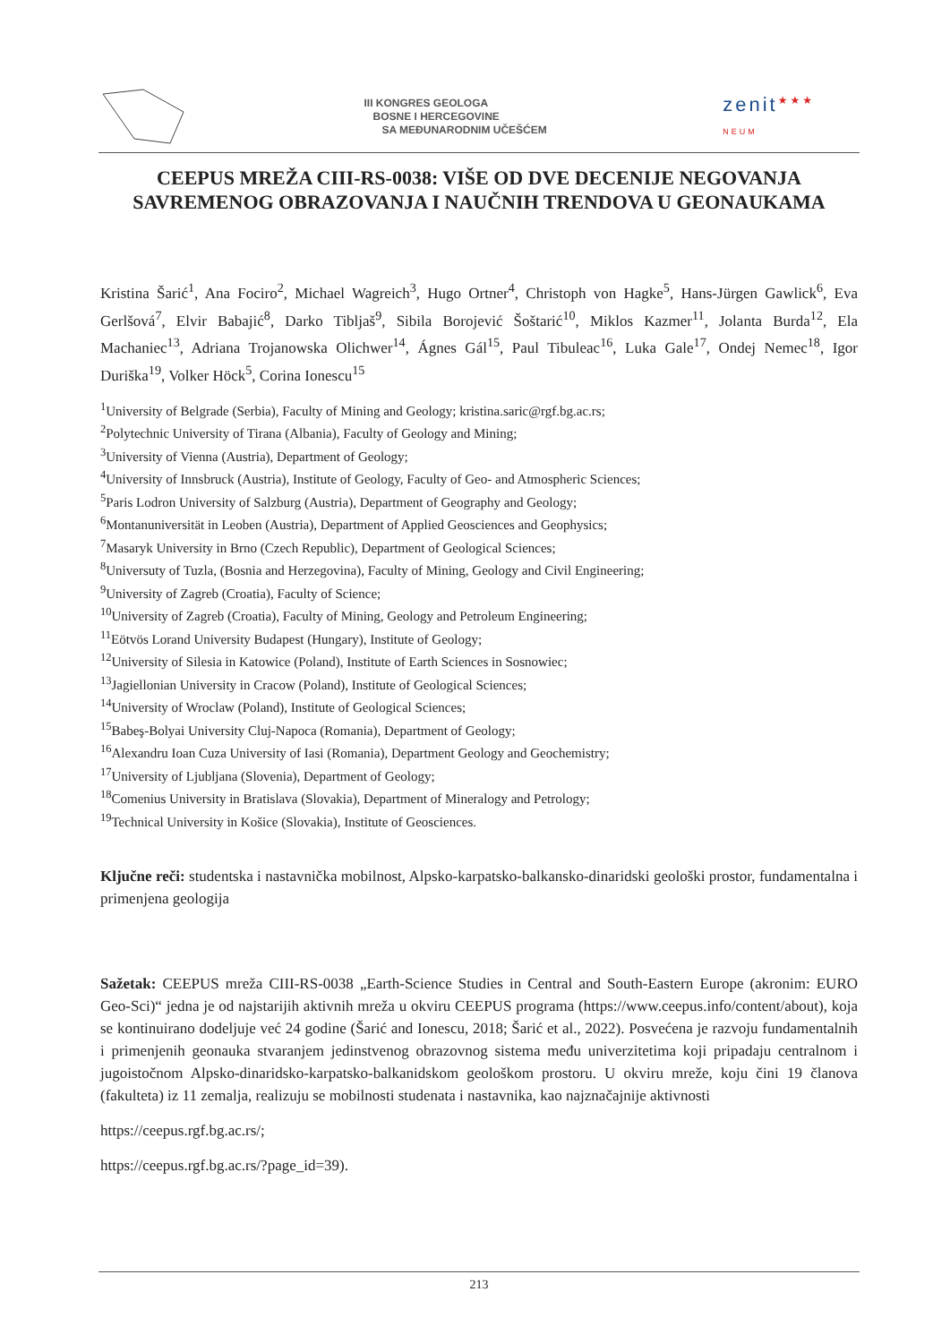III KONGRES GEOLOGA
BOSNE I HERCEGOVINE
SA MEĐUNARODNIM UČEŠĆEM
zenit<sup>★★★</sup>
NEUM
CEEPUS MREŽA CIII-RS-0038: VIŠE OD DVE DECENIJE NEGOVANJA SAVREMENOG OBRAZOVANJA I NAUČNIH TRENDOVA U GEONAUKAMA
Kristina Šarić<sup>1</sup>, Ana Fociro<sup>2</sup>, Michael Wagreich<sup>3</sup>, Hugo Ortner<sup>4</sup>, Christoph von Hagke<sup>5</sup>, Hans-Jürgen Gawlick<sup>6</sup>, Eva Gerlšová<sup>7</sup>, Elvir Babajić<sup>8</sup>, Darko Tibljaš<sup>9</sup>, Sibila Borojević Šoštarić<sup>10</sup>, Miklos Kazmer<sup>11</sup>, Jolanta Burda<sup>12</sup>, Ela Machaniec<sup>13</sup>, Adriana Trojanowska Olichwer<sup>14</sup>, Ágnes Gál<sup>15</sup>, Paul Tibuleac<sup>16</sup>, Luka Gale<sup>17</sup>, Ondej Nemec<sup>18</sup>, Igor Duriška<sup>19</sup>, Volker Höck<sup>5</sup>, Corina Ionescu<sup>15</sup>
<sup>1</sup> University of Belgrade (Serbia), Faculty of Mining and Geology; kristina.saric@rgf.bg.ac.rs;
<sup>2</sup> Polytechnic University of Tirana (Albania), Faculty of Geology and Mining;
<sup>3</sup> University of Vienna (Austria), Department of Geology;
<sup>4</sup> University of Innsbruck (Austria), Institute of Geology, Faculty of Geo- and Atmospheric Sciences;
<sup>5</sup> Paris Lodron University of Salzburg (Austria), Department of Geography and Geology;
<sup>6</sup> Montanuniversität in Leoben (Austria), Department of Applied Geosciences and Geophysics;
<sup>7</sup> Masaryk University in Brno (Czech Republic), Department of Geological Sciences;
<sup>8</sup> Universuty of Tuzla, (Bosnia and Herzegovina), Faculty of Mining, Geology and Civil Engineering;
<sup>9</sup> University of Zagreb (Croatia), Faculty of Science;
<sup>10</sup> University of Zagreb (Croatia), Faculty of Mining, Geology and Petroleum Engineering;
<sup>11</sup> Eötvös Lorand University Budapest (Hungary), Institute of Geology;
<sup>12</sup> University of Silesia in Katowice (Poland), Institute of Earth Sciences in Sosnowiec;
<sup>13</sup> Jagiellonian University in Cracow (Poland), Institute of Geological Sciences;
<sup>14</sup> University of Wroclaw (Poland), Institute of Geological Sciences;
<sup>15</sup> Babeş-Bolyai University Cluj-Napoca (Romania), Department of Geology;
<sup>16</sup> Alexandru Ioan Cuza University of Iasi (Romania), Department Geology and Geochemistry;
<sup>17</sup> University of Ljubljana (Slovenia), Department of Geology;
<sup>18</sup> Comenius University in Bratislava (Slovakia), Department of Mineralogy and Petrology;
<sup>19</sup> Technical University in Košice (Slovakia), Institute of Geosciences.
Ključne reči: studentska i nastavnička mobilnost, Alpsko-karpatsko-balkansko-dinaridski geološki prostor, fundamentalna i primenjena geologija
Sažetak: CEEPUS mreža CIII-RS-0038 „Earth-Science Studies in Central and South-Eastern Europe (akronim: EURO Geo-Sci)“ jedna je od najstarijih aktivnih mreža u okviru CEEPUS programa (https://www.ceepus.info/content/about), koja se kontinuirano dodeljuje već 24 godine (Šarić and Ionescu, 2018; Šarić et al., 2022). Posvećena je razvoju fundamentalnih i primenjenih geonauka stvaranjem jedinstvenog obrazovnog sistema među univerzitetima koji pripadaju centralnom i jugoistočnom Alpsko-dinaridsko-karpatsko-balkanidskom geološkom prostoru. U okviru mreže, koju čini 19 članova (fakulteta) iz 11 zemalja, realizuju se mobilnosti studenata i nastavnika, kao najznačajnije aktivnosti
https://ceepus.rgf.bg.ac.rs/;
https://ceepus.rgf.bg.ac.rs/?page_id=39).
213